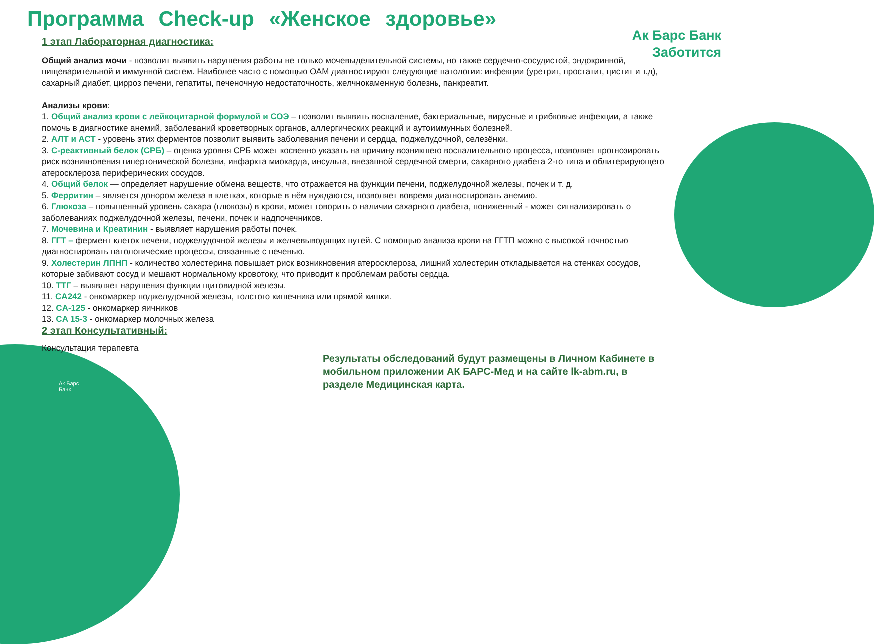Программа Check-up «Женское здоровье»
Ак Барс Банк
Заботится
1 этап Лабораторная диагностика:
Общий анализ мочи - позволит выявить нарушения работы не только мочевыделительной системы, но также сердечно-сосудистой, эндокринной, пищеварительной и иммунной систем. Наиболее часто с помощью ОАМ диагностируют следующие патологии: инфекции (уретрит, простатит, цистит и т.д), сахарный диабет, цирроз печени, гепатиты, печеночную недостаточность, желчнокаменную болезнь, панкреатит.
Анализы крови:
1. Общий анализ крови с лейкоцитарной формулой и СОЭ – позволит выявить воспаление, бактериальные, вирусные и грибковые инфекции, а также помочь в диагностике анемий, заболеваний кроветворных органов, аллергических реакций и аутоиммунных болезней.
2. АЛТ и АСТ - уровень этих ферментов позволит выявить заболевания печени и сердца, поджелудочной, селезёнки.
3. С-реактивный белок (СРБ) – оценка уровня СРБ может косвенно указать на причину возникшего воспалительного процесса, позволяет прогнозировать риск возникновения гипертонической болезни, инфаркта миокарда, инсульта, внезапной сердечной смерти, сахарного диабета 2-го типа и облитерирующего атеросклероза периферических сосудов.
4. Общий белок — определяет нарушение обмена веществ, что отражается на функции печени, поджелудочной железы, почек и т. д.
5. Ферритин – является донором железа в клетках, которые в нём нуждаются, позволяет вовремя диагностировать анемию.
6. Глюкоза – повышенный уровень сахара (глюкозы) в крови, может говорить о наличии сахарного диабета, пониженный - может сигнализировать о заболеваниях поджелудочной железы, печени, почек и надпочечников.
7. Мочевина и Креатинин - выявляет нарушения работы почек.
8. ГГТ – фермент клеток печени, поджелудочной железы и желчевыводящих путей. С помощью анализа крови на ГГТП можно с высокой точностью диагностировать патологические процессы, связанные с печенью.
9. Холестерин ЛПНП - количество холестерина повышает риск возникновения атеросклероза, лишний холестерин откладывается на стенках сосудов, которые забивают сосуд и мешают нормальному кровотоку, что приводит к проблемам работы сердца.
10. ТТГ – выявляет нарушения функции щитовидной железы.
11. CA242 - онкомаркер поджелудочной железы, толстого кишечника или прямой кишки.
12. CA-125 - онкомаркер яичников
13. CA 15-3 - онкомаркер молочных железа
2 этап Консультативный:
Консультация терапевта
Результаты обследований будут размещены в Личном Кабинете в мобильном приложении АК БАРС-Мед и на сайте lk-abm.ru, в разделе Медицинская карта.
Ак Барс
Банк